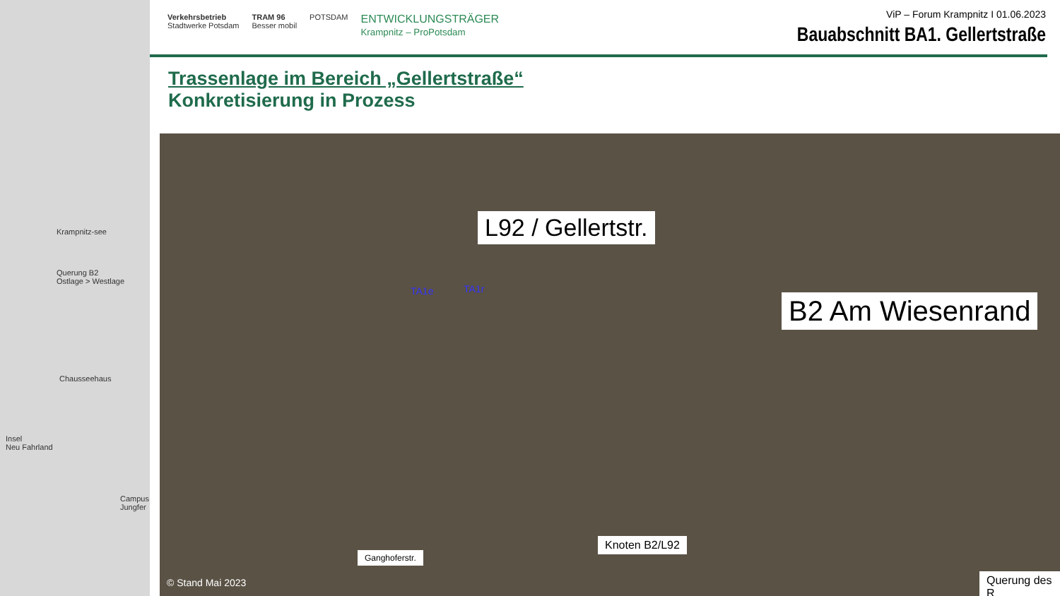Krampnitz-see
Querung B2
Ostlage > Westlage
Chausseehaus
Insel
Neu Fahrland
Campus Jungfer
Verkehrsbetrieb
Stadtwerke Potsdam TRAM 96
Besser mobil POTSDAM ENTWICKLUNGSTRÄGER
Krampnitz – ProPotsdam
ViP – Forum Krampnitz I 01.06.2023
Bauabschnitt BA1. Gellertstraße
Trassenlage im Bereich „Gellertstraße“Konkretisierung in Prozess
B2 Am Wiesenrand
L92 / Gellertstr.
TA1e TA1r
Knoten B2/L92
Ganghoferstr.
Querung des R
© Stand Mai 2023